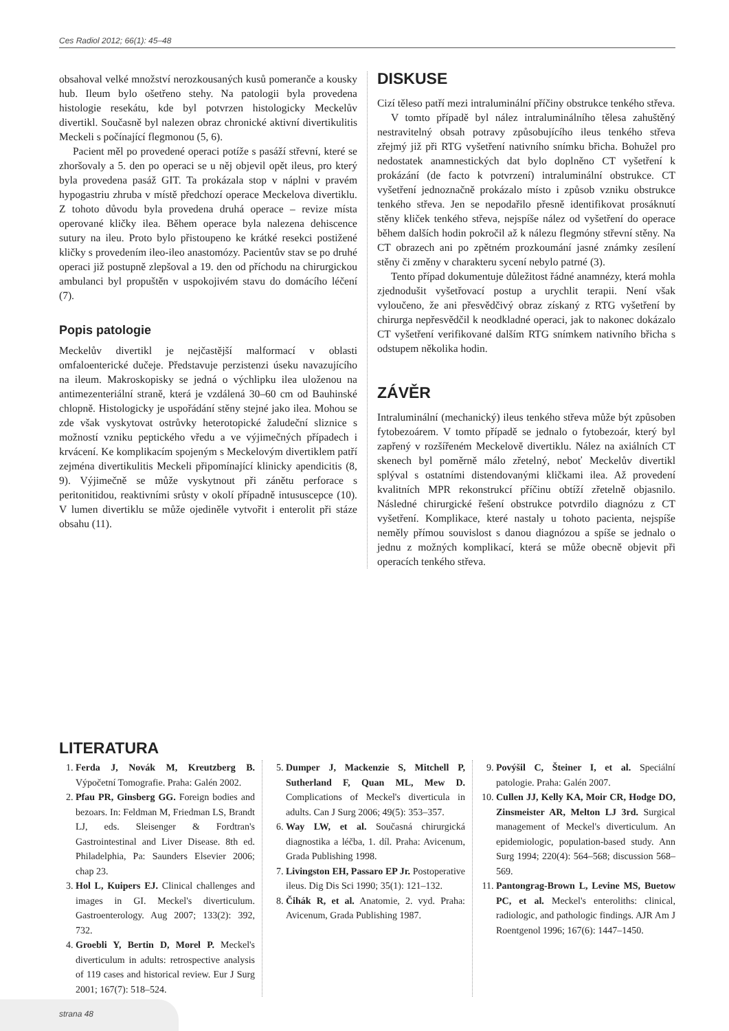Ces Radiol 2012; 66(1): 45–48
obsahoval velké množství nerozkousaných kusů pomeranče a kousky hub. Ileum bylo ošetřeno stehy. Na patologii byla provedena histologie resekátu, kde byl potvrzen histologicky Meckelův divertikl. Současně byl nalezen obraz chronické aktivní divertikulitis Meckeli s počínající flegmonou (5, 6).
Pacient měl po provedené operaci potíže s pasáží střevní, které se zhoršovaly a 5. den po operaci se u něj objevil opět ileus, pro který byla provedena pasáž GIT. Ta prokázala stop v náplni v pravém hypogastriu zhruba v místě předchozí operace Meckelova divertiklu. Z tohoto důvodu byla provedena druhá operace – revize místa operované kličky ilea. Během operace byla nalezena dehiscence sutury na ileu. Proto bylo přistoupeno ke krátké resekci postižené kličky s provedením ileo-ileo anastomózy. Pacientův stav se po druhé operaci již postupně zlepšoval a 19. den od příchodu na chirurgickou ambulanci byl propuštěn v uspokojivém stavu do domácího léčení (7).
Popis patologie
Meckelův divertikl je nejčastější malformací v oblasti omfaloenterické dučeje. Představuje perzistenzi úseku navazujícího na ileum. Makroskopisky se jedná o výchlipku ilea uloženou na antimezenteriální straně, která je vzdálená 30–60 cm od Bauhinské chlopně. Histologicky je uspořádání stěny stejné jako ilea. Mohou se zde však vyskytovat ostrůvky heterotopické žaludeční sliznice s možností vzniku peptického vředu a ve výjimečných případech i krvácení. Ke komplikacím spojeným s Meckelovým divertiklem patří zejména divertikulitis Meckeli připomínající klinicky apendicitis (8, 9). Výjimečně se může vyskytnout při zánětu perforace s peritonitidou, reaktivními srůsty v okolí případně intususcepce (10). V lumen divertiklu se může ojediněle vytvořit i enterolit při stáze obsahu (11).
DISKUSE
Cizí těleso patří mezi intraluminální příčiny obstrukce tenkého střeva.
V tomto případě byl nález intraluminálního tělesa zahuštěný nestravitelný obsah potravy způsobujícího ileus tenkého střeva zřejmý již při RTG vyšetření nativního snímku břicha. Bohužel pro nedostatek anamnestických dat bylo doplněno CT vyšetření k prokázání (de facto k potvrzení) intraluminální obstrukce. CT vyšetření jednoznačně prokázalo místo i způsob vzniku obstrukce tenkého střeva. Jen se nepodařilo přesně identifikovat prosáknutí stěny kliček tenkého střeva, nejspíše nález od vyšetření do operace během dalších hodin pokročil až k nálezu flegmóny střevní stěny. Na CT obrazech ani po zpětném prozkoumání jasné známky zesílení stěny či změny v charakteru sycení nebylo patrné (3).
Tento případ dokumentuje důležitost řádné anamnézy, která mohla zjednodušit vyšetřovací postup a urychlit terapii. Není však vyloučeno, že ani přesvědčivý obraz získaný z RTG vyšetření by chirurga nepřesvědčil k neodkladné operaci, jak to nakonec dokázalo CT vyšetření verifikované dalším RTG snímkem nativního břicha s odstupem několika hodin.
ZÁVĚR
Intraluminální (mechanický) ileus tenkého střeva může být způsoben fytobezoárem. V tomto případě se jednalo o fytobezoár, který byl zapřený v rozšířeném Meckelově divertiklu. Nález na axiálních CT skenech byl poměrně málo zřetelný, neboť Meckelův divertikl splýval s ostatními distendovanými kličkami ilea. Až provedení kvalitních MPR rekonstrukcí příčinu obtíží zřetelně objasnilo. Následné chirurgické řešení obstrukce potvrdilo diagnózu z CT vyšetření. Komplikace, které nastaly u tohoto pacienta, nejspíše neměly přímou souvislost s danou diagnózou a spíše se jednalo o jednu z možných komplikací, která se může obecně objevit při operacích tenkého střeva.
LITERATURA
1. Ferda J, Novák M, Kreutzberg B. Výpočetní Tomografie. Praha: Galén 2002.
2. Pfau PR, Ginsberg GG. Foreign bodies and bezoars. In: Feldman M, Friedman LS, Brandt LJ, eds. Sleisenger & Fordtran's Gastrointestinal and Liver Disease. 8th ed. Philadelphia, Pa: Saunders Elsevier 2006; chap 23.
3. Hol L, Kuipers EJ. Clinical challenges and images in GI. Meckel's diverticulum. Gastroenterology. Aug 2007; 133(2): 392, 732.
4. Groebli Y, Bertin D, Morel P. Meckel's diverticulum in adults: retrospective analysis of 119 cases and historical review. Eur J Surg 2001; 167(7): 518–524.
5. Dumper J, Mackenzie S, Mitchell P, Sutherland F, Quan ML, Mew D. Complications of Meckel's diverticula in adults. Can J Surg 2006; 49(5): 353–357.
6. Way LW, et al. Současná chirurgická diagnostika a léčba, 1. díl. Praha: Avicenum, Grada Publishing 1998.
7. Livingston EH, Passaro EP Jr. Postoperative ileus. Dig Dis Sci 1990; 35(1): 121–132.
8. Čihák R, et al. Anatomie, 2. vyd. Praha: Avicenum, Grada Publishing 1987.
9. Povýšil C, Šteiner I, et al. Speciální patologie. Praha: Galén 2007.
10. Cullen JJ, Kelly KA, Moir CR, Hodge DO, Zinsmeister AR, Melton LJ 3rd. Surgical management of Meckel's diverticulum. An epidemiologic, population-based study. Ann Surg 1994; 220(4): 564–568; discussion 568–569.
11. Pantongrag-Brown L, Levine MS, Buetow PC, et al. Meckel's enteroliths: clinical, radiologic, and pathologic findings. AJR Am J Roentgenol 1996; 167(6): 1447–1450.
strana 48